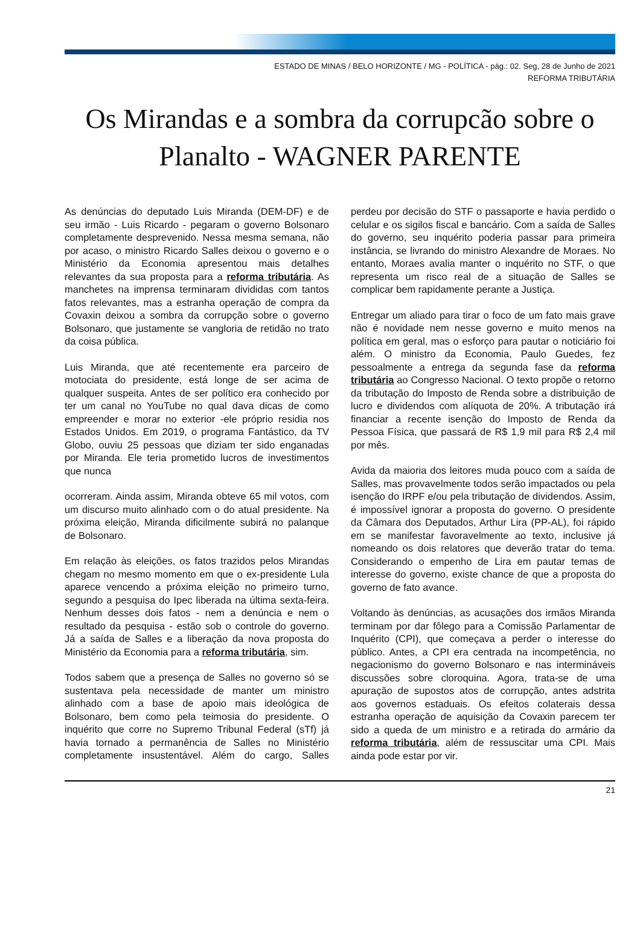ESTADO DE MINAS / BELO HORIZONTE / MG - POLÍTICA - pág.: 02. Seg, 28 de Junho de 2021
REFORMA TRIBUTÁRIA
Os Mirandas e a sombra da corrupcão sobre o Planalto - WAGNER PARENTE
As denúncias do deputado Luis Miranda (DEM-DF) e de seu irmão - Luis Ricardo - pegaram o governo Bolsonaro completamente desprevenido. Nessa mesma semana, não por acaso, o ministro Ricardo Salles deixou o governo e o Ministério da Economia apresentou mais detalhes relevantes da sua proposta para a reforma tributária. As manchetes na imprensa terminaram divididas com tantos fatos relevantes, mas a estranha operação de compra da Covaxin deixou a sombra da corrupção sobre o governo Bolsonaro, que justamente se vangloria de retidão no trato da coisa pública.
Luis Miranda, que até recentemente era parceiro de motociata do presidente, está longe de ser acima de qualquer suspeita. Antes de ser político era conhecido por ter um canal no YouTube no qual dava dicas de como empreender e morar no exterior -ele próprio residia nos Estados Unidos. Em 2019, o programa Fantástico, da TV Globo, ouviu 25 pessoas que diziam ter sido enganadas por Miranda. Ele teria prometido lucros de investimentos que nunca
ocorreram. Ainda assim, Miranda obteve 65 mil votos, com um discurso muito alinhado com o do atual presidente. Na próxima eleição, Miranda dificilmente subirá no palanque de Bolsonaro.
Em relação às eleições, os fatos trazidos pelos Mirandas chegam no mesmo momento em que o ex-presidente Lula aparece vencendo a próxima eleição no primeiro turno, segundo a pesquisa do Ipec liberada na última sexta-feira. Nenhum desses dois fatos - nem a denúncia e nem o resultado da pesquisa - estão sob o controle do governo. Já a saída de Salles e a liberação da nova proposta do Ministério da Economia para a reforma tributária, sim.
Todos sabem que a presença de Salles no governo só se sustentava pela necessidade de manter um ministro alinhado com a base de apoio mais ideológica de Bolsonaro, bem como pela teimosia do presidente. O inquérito que corre no Supremo Tribunal Federal (sTf) já havia tornado a permanência de Salles no Ministério completamente insustentável. Além do cargo, Salles perdeu por decisão do STF o passaporte e havia perdido o celular e os sigilos fiscal e bancário. Com a saída de Salles do governo, seu inquérito poderia passar para primeira instância, se livrando do ministro Alexandre de Moraes. No entanto, Moraes avalia manter o inquérito no STF, o que representa um risco real de a situação de Salles se complicar bem rapidamente perante a Justiça.
Entregar um aliado para tirar o foco de um fato mais grave não é novidade nem nesse governo e muito menos na política em geral, mas o esforço para pautar o noticiário foi além. O ministro da Economia, Paulo Guedes, fez pessoalmente a entrega da segunda fase da reforma tributária ao Congresso Nacional. O texto propõe o retorno da tributação do Imposto de Renda sobre a distribuição de lucro e dividendos com alíquota de 20%. A tributação irá financiar a recente isenção do Imposto de Renda da Pessoa Física, que passará de R$ 1,9 mil para R$ 2,4 mil por mês.
Avida da maioria dos leitores muda pouco com a saída de Salles, mas provavelmente todos serão impactados ou pela isenção do IRPF e/ou pela tributação de dividendos. Assim, é impossível ignorar a proposta do governo. O presidente da Câmara dos Deputados, Arthur Lira (PP-AL), foi rápido em se manifestar favoravelmente ao texto, inclusive já nomeando os dois relatores que deverão tratar do tema. Considerando o empenho de Lira em pautar temas de interesse do governo, existe chance de que a proposta do governo de fato avance.
Voltando às denúncias, as acusações dos irmãos Miranda terminam por dar fôlego para a Comissão Parlamentar de Inquérito (CPI), que começava a perder o interesse do público. Antes, a CPI era centrada na incompetência, no negacionismo do governo Bolsonaro e nas intermináveis discussões sobre cloroquina. Agora, trata-se de uma apuração de supostos atos de corrupção, antes adstrita aos governos estaduais. Os efeitos colaterais dessa estranha operação de aquisição da Covaxin parecem ter sido a queda de um ministro e a retirada do armário da reforma tributária, além de ressuscitar uma CPI. Mais ainda pode estar por vir.
21